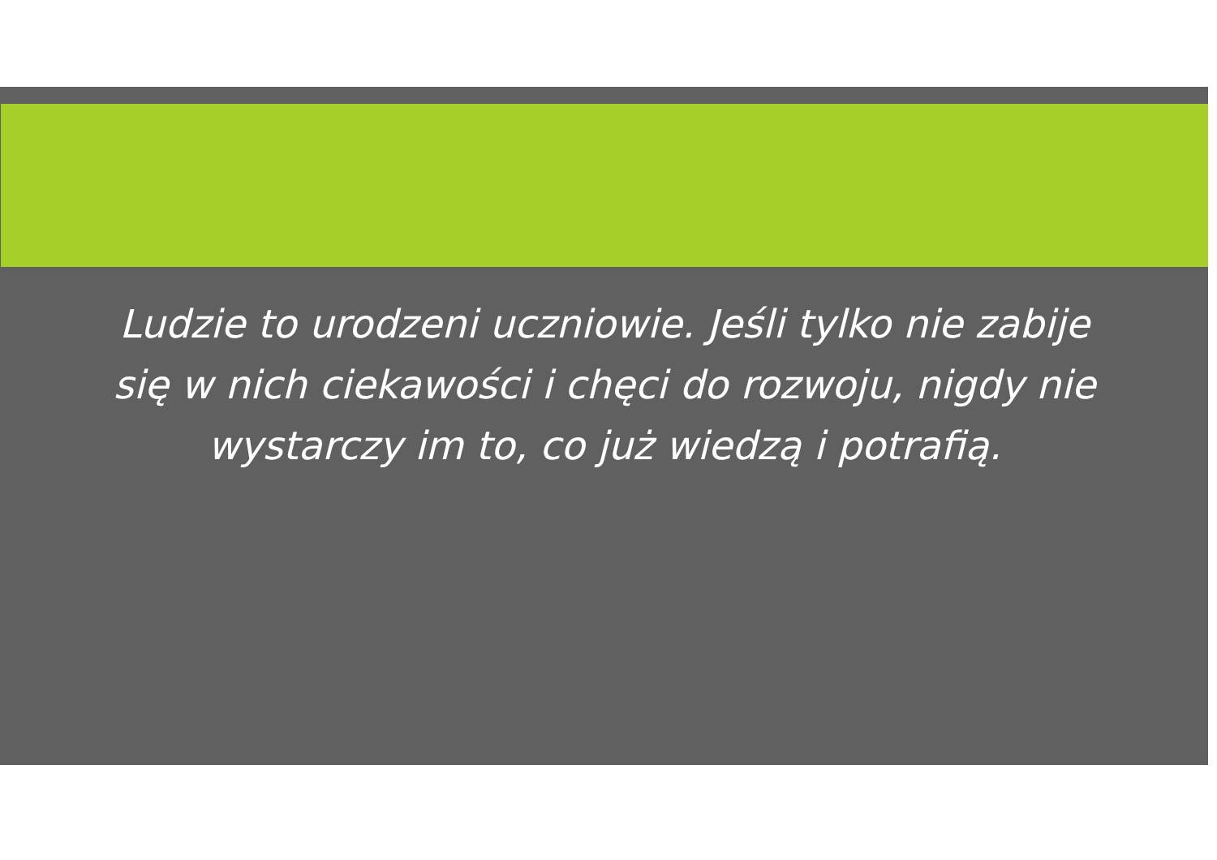Ludzie to urodzeni uczniowie. Jeśli tylko nie zabije się w nich ciekawości i chęci do rozwoju, nigdy nie wystarczy im to, co już wiedzą i potrafią.